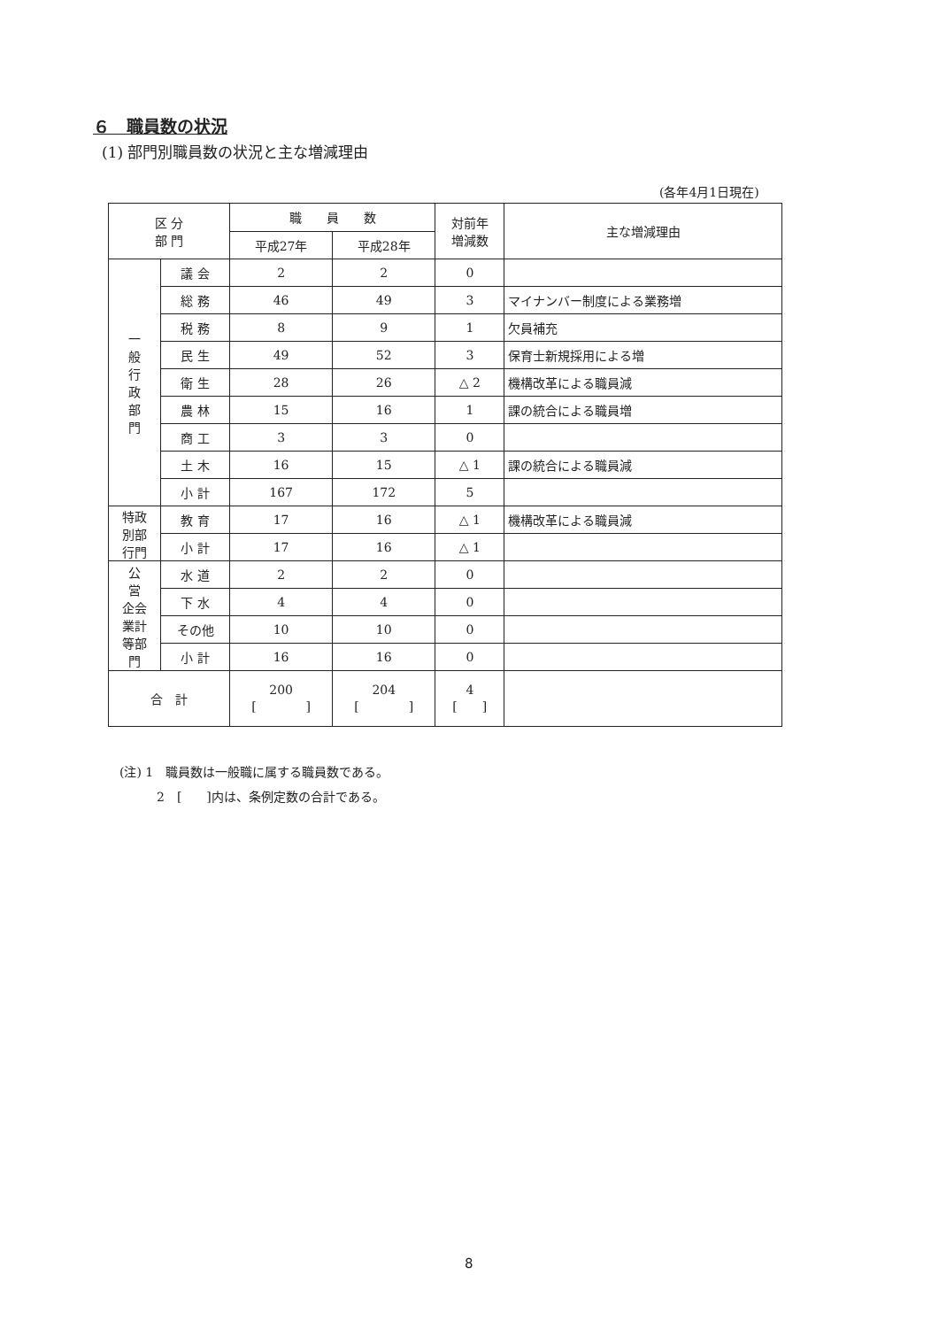６　職員数の状況
(1) 部門別職員数の状況と主な増減理由
(各年4月1日現在)
| 区 分 部 門 | | 職 員 数 | | 対前年 増減数 | 主な増減理由 |
| --- | --- | --- | --- | --- | --- |
| | | 平成27年 | 平成28年 | | |
| 一 般 行 政 部 門 | 議 会 | 2 | 2 | 0 | |
| | 総 務 | 46 | 49 | 3 | マイナンバー制度による業務増 |
| | 税 務 | 8 | 9 | 1 | 欠員補充 |
| | 民 生 | 49 | 52 | 3 | 保育士新規採用による増 |
| | 衛 生 | 28 | 26 | △ 2 | 機構改革による職員減 |
| | 農 林 | 15 | 16 | 1 | 課の統合による職員増 |
| | 商 工 | 3 | 3 | 0 | |
| | 土 木 | 16 | 15 | △ 1 | 課の統合による職員減 |
| | 小 計 | 167 | 172 | 5 | |
| 特政 別部 行門 | 教 育 | 17 | 16 | △ 1 | 機構改革による職員減 |
| | 小 計 | 17 | 16 | △ 1 | |
| 公 営 企会 業計 等部 門 | 水 道 | 2 | 2 | 0 | |
| | 下 水 | 4 | 4 | 0 | |
| | その他 | 10 | 10 | 0 | |
| | 小 計 | 16 | 16 | 0 | |
| 合 計 | | 200 [ ] | 204 [ ] | 4 [ ] | |
(注) 1　職員数は一般職に属する職員数である。
　　　2　[　　]内は、条例定数の合計である。
8